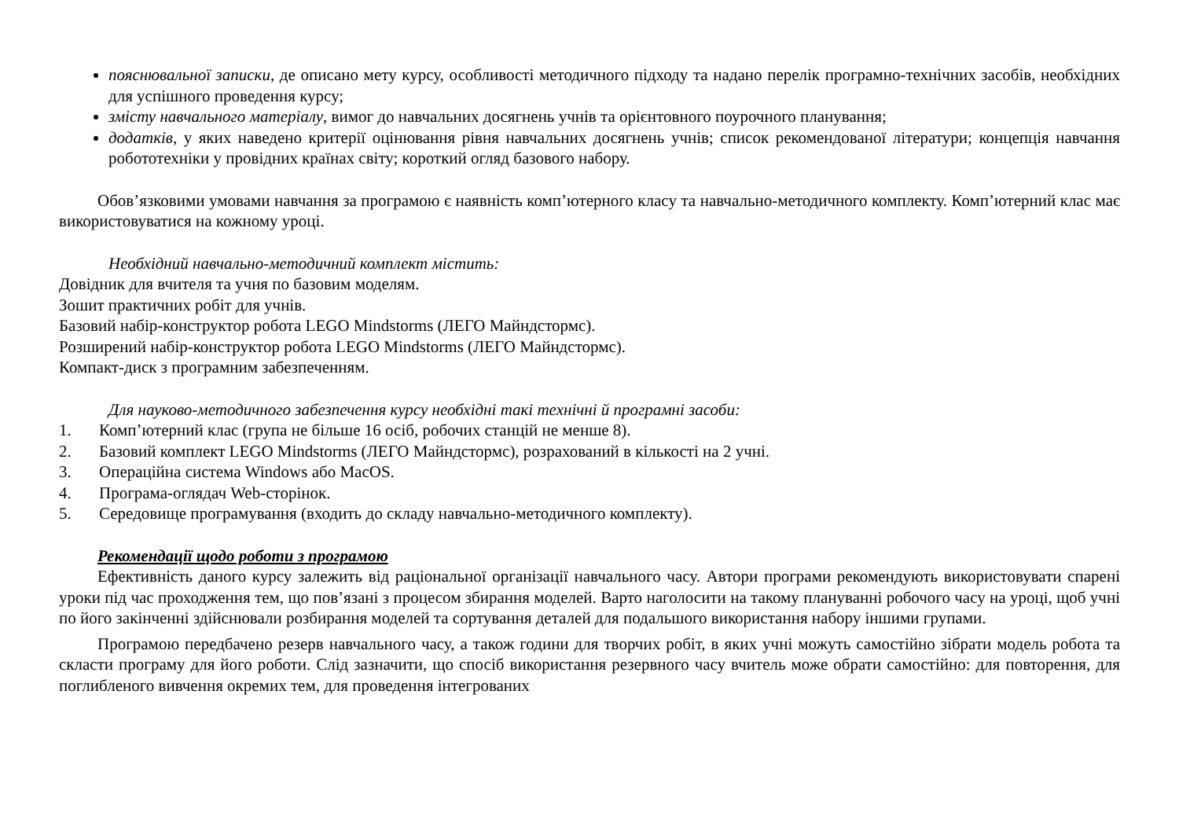пояснювальної записки, де описано мету курсу, особливості методичного підходу та надано перелік програмно-технічних засобів, необхідних для успішного проведення курсу;
змісту навчального матеріалу, вимог до навчальних досягнень учнів та орієнтовного поурочного планування;
додатків, у яких наведено критерії оцінювання рівня навчальних досягнень учнів; список рекомендованої літератури; концепція навчання робототехніки у провідних країнах світу; короткий огляд базового набору.
Обов’язковими умовами навчання за програмою є наявність комп’ютерного класу та навчально-методичного комплекту. Комп’ютерний клас має використовуватися на кожному уроці.
Необхідний навчально-методичний комплект містить:
Довідник для вчителя та учня по базовим моделям.
Зошит практичних робіт для учнів.
Базовий набір-конструктор робота LEGO Mindstorms (ЛЕГО Майндстормс).
Розширений набір-конструктор робота LEGO Mindstorms (ЛЕГО Майндстормс).
Компакт-диск з програмним забезпеченням.
Для науково-методичного забезпечення курсу необхідні такі технічні й програмні засоби:
1. Комп’ютерний клас (група не більше 16 осіб, робочих станцій не менше 8).
2. Базовий комплект LEGO Mindstorms (ЛЕГО Майндстормс), розрахований в кількості на 2 учні.
3. Операційна система Windows або MacOS.
4. Програма-оглядач Web-сторінок.
5. Середовище програмування (входить до складу навчально-методичного комплекту).
Рекомендації щодо роботи з програмою
Ефективність даного курсу залежить від раціональної організації навчального часу. Автори програми рекомендують використовувати спарені уроки під час проходження тем, що пов’язані з процесом збирання моделей. Варто наголосити на такому плануванні робочого часу на уроці, щоб учні по його закінченні здійснювали розбирання моделей та сортування деталей для подальшого використання набору іншими групами.
Програмою передбачено резерв навчального часу, а також години для творчих робіт, в яких учні можуть самостійно зібрати модель робота та скласти програму для його роботи. Слід зазначити, що спосіб використання резервного часу вчитель може обрати самостійно: для повторення, для поглибленого вивчення окремих тем, для проведення інтегрованих